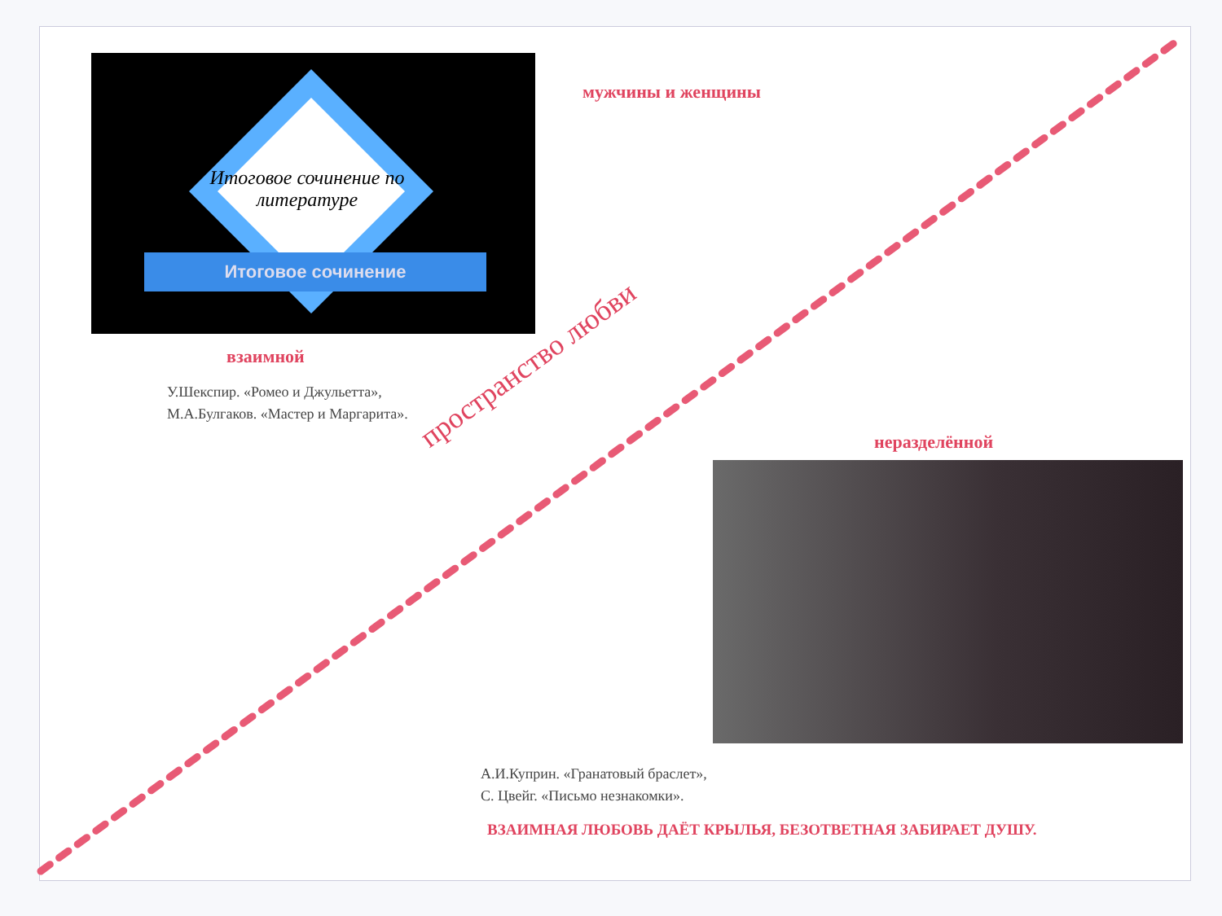Итоговое сочинение по литературе
Итоговое сочинение
мужчины и женщины
взаимной
У.Шекспир. «Ромео и Джульетта»,
М.А.Булгаков. «Мастер и Маргарита».
пространство любви неразделённой
А.И.Куприн. «Гранатовый браслет»,
С. Цвейг. «Письмо незнакомки».
ВЗАИМНАЯ ЛЮБОВЬ ДАЁТ КРЫЛЬЯ, БЕЗОТВЕТНАЯ ЗАБИРАЕТ ДУШУ.